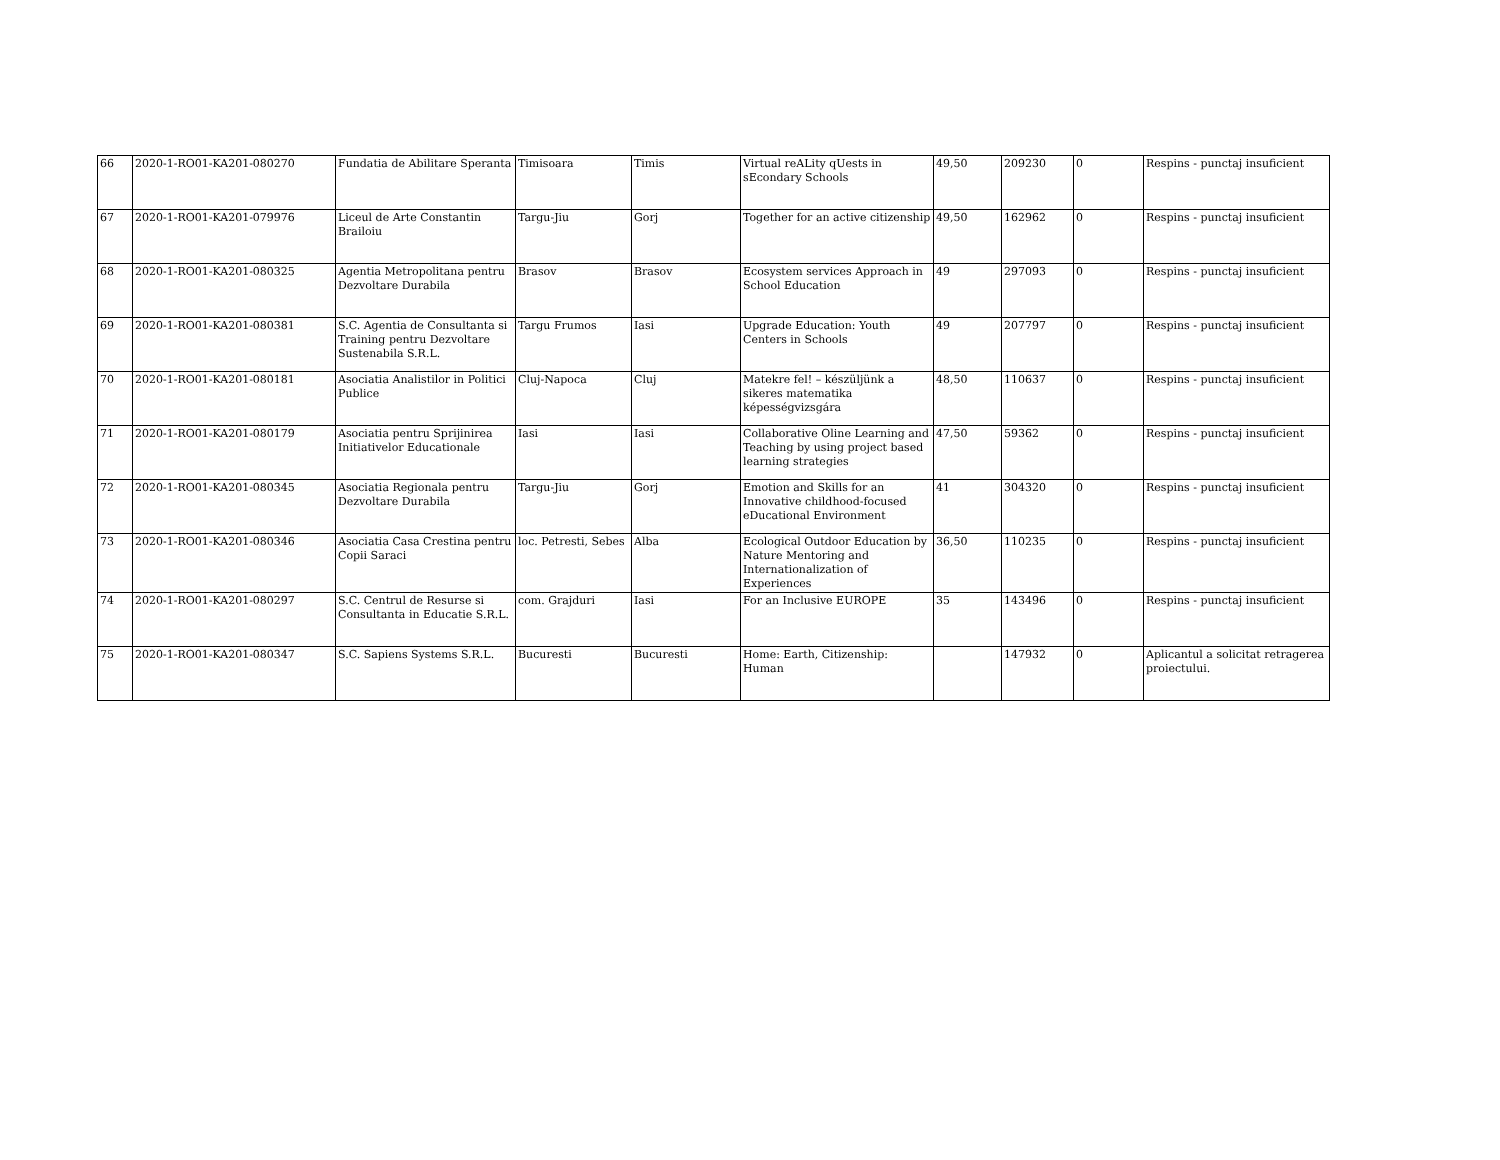| 66 | 2020-1-RO01-KA201-080270 | Fundatia de Abilitare Speranta | Timisoara | Timis | Virtual reALity qUests in sEcondary Schools | 49,50 | 209230 | 0 | Respins - punctaj insuficient |
| 67 | 2020-1-RO01-KA201-079976 | Liceul de Arte Constantin Brailoiu | Targu-Jiu | Gorj | Together for an active citizenship | 49,50 | 162962 | 0 | Respins - punctaj insuficient |
| 68 | 2020-1-RO01-KA201-080325 | Agentia Metropolitana pentru Dezvoltare Durabila | Brasov | Brasov | Ecosystem services Approach in School Education | 49 | 297093 | 0 | Respins - punctaj insuficient |
| 69 | 2020-1-RO01-KA201-080381 | S.C. Agentia de Consultanta si Training pentru Dezvoltare Sustenabila S.R.L. | Targu Frumos | Iasi | Upgrade Education: Youth Centers in Schools | 49 | 207797 | 0 | Respins - punctaj insuficient |
| 70 | 2020-1-RO01-KA201-080181 | Asociatia Analistilor in Politici Publice | Cluj-Napoca | Cluj | Matekre fel! – készüljünk a sikeres matematika képességvizsgára | 48,50 | 110637 | 0 | Respins - punctaj insuficient |
| 71 | 2020-1-RO01-KA201-080179 | Asociatia pentru Sprijinirea Initiativelor Educationale | Iasi | Iasi | Collaborative Oline Learning and Teaching by using project based learning strategies | 47,50 | 59362 | 0 | Respins - punctaj insuficient |
| 72 | 2020-1-RO01-KA201-080345 | Asociatia Regionala pentru Dezvoltare Durabila | Targu-Jiu | Gorj | Emotion and Skills for an Innovative childhood-focused eDucational Environment | 41 | 304320 | 0 | Respins - punctaj insuficient |
| 73 | 2020-1-RO01-KA201-080346 | Asociatia Casa Crestina pentru Copii Saraci | loc. Petresti, Sebes | Alba | Ecological Outdoor Education by Nature Mentoring and Internationalization of Experiences | 36,50 | 110235 | 0 | Respins - punctaj insuficient |
| 74 | 2020-1-RO01-KA201-080297 | S.C. Centrul de Resurse si Consultanta in Educatie S.R.L. | com. Grajduri | Iasi | For an Inclusive EUROPE | 35 | 143496 | 0 | Respins - punctaj insuficient |
| 75 | 2020-1-RO01-KA201-080347 | S.C. Sapiens Systems S.R.L. | Bucuresti | Bucuresti | Home: Earth, Citizenship: Human | | 147932 | 0 | Aplicantul a solicitat retragerea proiectului. |